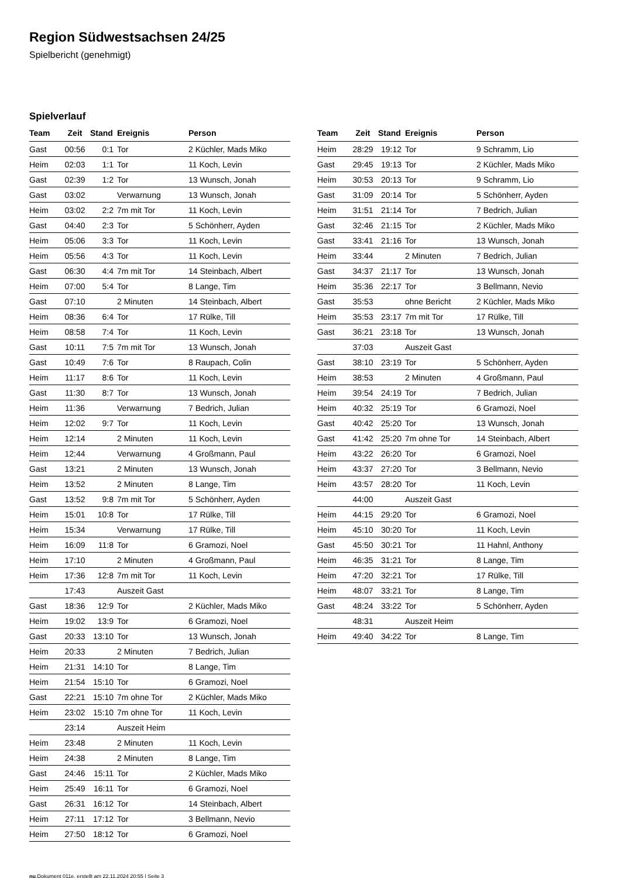Region Südwestsachsen 24/25
Spielbericht (genehmigt)
Spielverlauf
| Team | Zeit | Stand | Ereignis | Person |
| --- | --- | --- | --- | --- |
| Gast | 00:56 | 0:1 | Tor | 2 Küchler, Mads Miko |
| Heim | 02:03 | 1:1 | Tor | 11 Koch, Levin |
| Gast | 02:39 | 1:2 | Tor | 13 Wunsch, Jonah |
| Gast | 03:02 | | Verwarnung | 13 Wunsch, Jonah |
| Heim | 03:02 | 2:2 | 7m mit Tor | 11 Koch, Levin |
| Gast | 04:40 | 2:3 | Tor | 5 Schönherr, Ayden |
| Heim | 05:06 | 3:3 | Tor | 11 Koch, Levin |
| Heim | 05:56 | 4:3 | Tor | 11 Koch, Levin |
| Gast | 06:30 | 4:4 | 7m mit Tor | 14 Steinbach, Albert |
| Heim | 07:00 | 5:4 | Tor | 8 Lange, Tim |
| Gast | 07:10 | | 2 Minuten | 14 Steinbach, Albert |
| Heim | 08:36 | 6:4 | Tor | 17 Rülke, Till |
| Heim | 08:58 | 7:4 | Tor | 11 Koch, Levin |
| Gast | 10:11 | 7:5 | 7m mit Tor | 13 Wunsch, Jonah |
| Gast | 10:49 | 7:6 | Tor | 8 Raupach, Colin |
| Heim | 11:17 | 8:6 | Tor | 11 Koch, Levin |
| Gast | 11:30 | 8:7 | Tor | 13 Wunsch, Jonah |
| Heim | 11:36 | | Verwarnung | 7 Bedrich, Julian |
| Heim | 12:02 | 9:7 | Tor | 11 Koch, Levin |
| Heim | 12:14 | | 2 Minuten | 11 Koch, Levin |
| Heim | 12:44 | | Verwarnung | 4 Großmann, Paul |
| Gast | 13:21 | | 2 Minuten | 13 Wunsch, Jonah |
| Heim | 13:52 | | 2 Minuten | 8 Lange, Tim |
| Gast | 13:52 | 9:8 | 7m mit Tor | 5 Schönherr, Ayden |
| Heim | 15:01 | 10:8 | Tor | 17 Rülke, Till |
| Heim | 15:34 | | Verwarnung | 17 Rülke, Till |
| Heim | 16:09 | 11:8 | Tor | 6 Gramozi, Noel |
| Heim | 17:10 | | 2 Minuten | 4 Großmann, Paul |
| Heim | 17:36 | 12:8 | 7m mit Tor | 11 Koch, Levin |
| | 17:43 | | Auszeit Gast | |
| Gast | 18:36 | 12:9 | Tor | 2 Küchler, Mads Miko |
| Heim | 19:02 | 13:9 | Tor | 6 Gramozi, Noel |
| Gast | 20:33 | 13:10 | Tor | 13 Wunsch, Jonah |
| Heim | 20:33 | | 2 Minuten | 7 Bedrich, Julian |
| Heim | 21:31 | 14:10 | Tor | 8 Lange, Tim |
| Heim | 21:54 | 15:10 | Tor | 6 Gramozi, Noel |
| Gast | 22:21 | 15:10 | 7m ohne Tor | 2 Küchler, Mads Miko |
| Heim | 23:02 | 15:10 | 7m ohne Tor | 11 Koch, Levin |
| | 23:14 | | Auszeit Heim | |
| Heim | 23:48 | | 2 Minuten | 11 Koch, Levin |
| Heim | 24:38 | | 2 Minuten | 8 Lange, Tim |
| Gast | 24:46 | 15:11 | Tor | 2 Küchler, Mads Miko |
| Heim | 25:49 | 16:11 | Tor | 6 Gramozi, Noel |
| Gast | 26:31 | 16:12 | Tor | 14 Steinbach, Albert |
| Heim | 27:11 | 17:12 | Tor | 3 Bellmann, Nevio |
| Heim | 27:50 | 18:12 | Tor | 6 Gramozi, Noel |
| Team | Zeit | Stand | Ereignis | Person |
| --- | --- | --- | --- | --- |
| Heim | 28:29 | 19:12 | Tor | 9 Schramm, Lio |
| Gast | 29:45 | 19:13 | Tor | 2 Küchler, Mads Miko |
| Heim | 30:53 | 20:13 | Tor | 9 Schramm, Lio |
| Gast | 31:09 | 20:14 | Tor | 5 Schönherr, Ayden |
| Heim | 31:51 | 21:14 | Tor | 7 Bedrich, Julian |
| Gast | 32:46 | 21:15 | Tor | 2 Küchler, Mads Miko |
| Gast | 33:41 | 21:16 | Tor | 13 Wunsch, Jonah |
| Heim | 33:44 | | 2 Minuten | 7 Bedrich, Julian |
| Gast | 34:37 | 21:17 | Tor | 13 Wunsch, Jonah |
| Heim | 35:36 | 22:17 | Tor | 3 Bellmann, Nevio |
| Gast | 35:53 | | ohne Bericht | 2 Küchler, Mads Miko |
| Heim | 35:53 | 23:17 | 7m mit Tor | 17 Rülke, Till |
| Gast | 36:21 | 23:18 | Tor | 13 Wunsch, Jonah |
| | 37:03 | | Auszeit Gast | |
| Gast | 38:10 | 23:19 | Tor | 5 Schönherr, Ayden |
| Heim | 38:53 | | 2 Minuten | 4 Großmann, Paul |
| Heim | 39:54 | 24:19 | Tor | 7 Bedrich, Julian |
| Heim | 40:32 | 25:19 | Tor | 6 Gramozi, Noel |
| Gast | 40:42 | 25:20 | Tor | 13 Wunsch, Jonah |
| Gast | 41:42 | 25:20 | 7m ohne Tor | 14 Steinbach, Albert |
| Heim | 43:22 | 26:20 | Tor | 6 Gramozi, Noel |
| Heim | 43:37 | 27:20 | Tor | 3 Bellmann, Nevio |
| Heim | 43:57 | 28:20 | Tor | 11 Koch, Levin |
| | 44:00 | | Auszeit Gast | |
| Heim | 44:15 | 29:20 | Tor | 6 Gramozi, Noel |
| Heim | 45:10 | 30:20 | Tor | 11 Koch, Levin |
| Gast | 45:50 | 30:21 | Tor | 11 Hahnl, Anthony |
| Heim | 46:35 | 31:21 | Tor | 8 Lange, Tim |
| Heim | 47:20 | 32:21 | Tor | 17 Rülke, Till |
| Heim | 48:07 | 33:21 | Tor | 8 Lange, Tim |
| Gast | 48:24 | 33:22 | Tor | 5 Schönherr, Ayden |
| | 48:31 | | Auszeit Heim | |
| Heim | 49:40 | 34:22 | Tor | 8 Lange, Tim |
nu.Dokument 011e, erstellt am 22.11.2024 20:55 | Seite 3